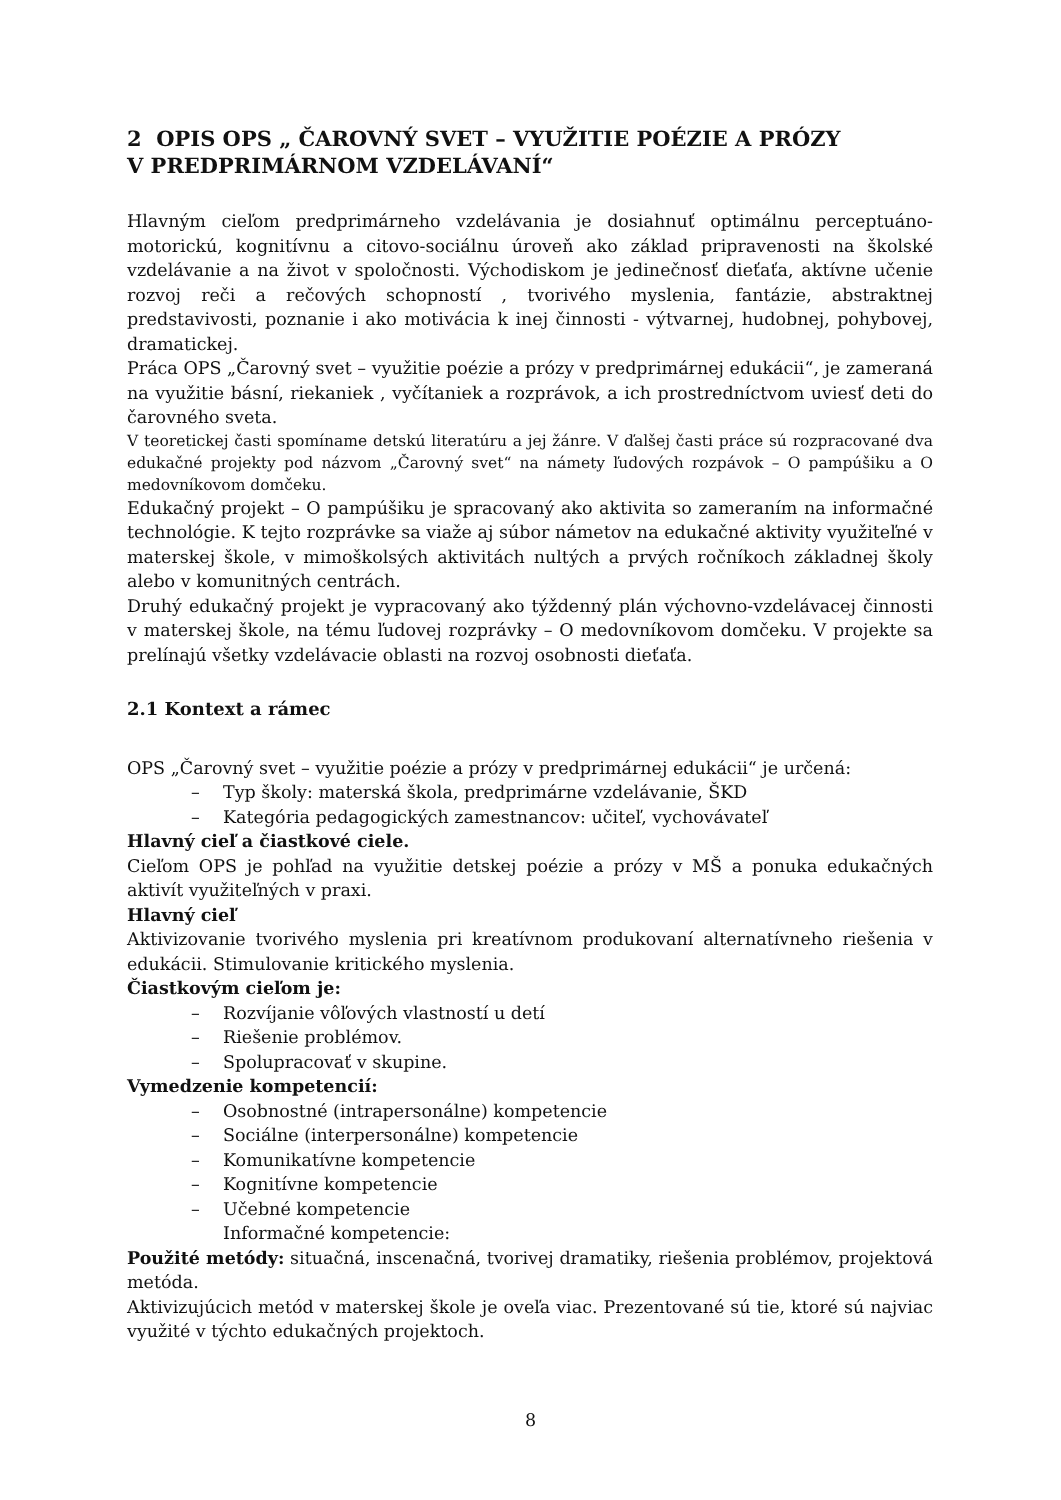2 OPIS OPS „ ČAROVNÝ SVET – VYUŽITIE POÉZIE A PRÓZY
V PREDPRIMÁRNOM VZDELÁVANÍ“
Hlavným cieľom predprimárneho vzdelávania je dosiahnuť optimálnu perceptuáno-motorickú, kognitívnu a citovo-sociálnu úroveň ako základ pripravenosti na školské vzdelávanie a na život v spoločnosti. Východiskom je jedinečnosť dieťaťa, aktívne učenie rozvoj reči a rečových schopností , tvorivého myslenia, fantázie, abstraktnej predstavivosti, poznanie i ako motivácia k inej činnosti - výtvarnej, hudobnej, pohybovej, dramatickej.
Práca OPS „Čarovný svet – využitie poézie a prózy v predprimárnej edukácii“, je zameraná na využitie básní, riekaniek , vyčítaniek a rozprávok, a ich prostredníctvom uviesť deti do čarovného sveta.
V teoretickej časti spomíname detskú literatúru a jej žánre. V ďalšej časti práce sú rozpracované dva edukačné projekty pod názvom „Čarovný svet“ na námety ľudových rozpávok – O pampúšiku a O medovníkovom domčeku.
Edukačný projekt – O pampúšiku je spracovaný ako aktivita so zameraním na informačné technológie. K tejto rozprávke sa viaže aj súbor námetov na edukačné aktivity využiteľné v materskej škole, v mimoškolsých aktivitách nultých a prvých ročníkoch základnej školy alebo v komunitných centrách.
Druhý edukačný projekt je vypracovaný ako týždenný plán výchovno-vzdelávacej činnosti v materskej škole, na tému ľudovej rozprávky – O medovníkovom domčeku. V projekte sa prelínajú všetky vzdelávacie oblasti na rozvoj osobnosti dieťaťa.
2.1 Kontext a rámec
OPS „Čarovný svet – využitie poézie a prózy v predprimárnej edukácii“ je určená:
– Typ školy: materská škola, predprimárne vzdelávanie, ŠKD
– Kategória pedagogických zamestnancov: učiteľ, vychovávateľ
Hlavný cieľ a čiastkové ciele.
Cieľom OPS je pohľad na využitie detskej poézie a prózy v MŠ a ponuka edukačných aktivít využiteľných v praxi.
Hlavný cieľ
Aktivizovanie tvorivého myslenia pri kreatívnom produkovaní alternatívneho riešenia v edukácii. Stimulovanie kritického myslenia.
Čiastkovým cieľom je:
– Rozvíjanie vôľových vlastností u detí
– Riešenie problémov.
– Spolupracovať v skupine.
Vymedzenie kompetencií:
– Osobnostné (intrapersonálne) kompetencie
– Sociálne (interpersonálne) kompetencie
– Komunikatívne kompetencie
– Kognitívne kompetencie
– Učebné kompetencie
Informačné kompetencie:
Použité metódy: situačná, inscenačná, tvorivej dramatiky, riešenia problémov, projektová metóda.
Aktivizujúcich metód v materskej škole je oveľa viac. Prezentované sú tie, ktoré sú najviac využité v týchto edukačných projektoch.
8